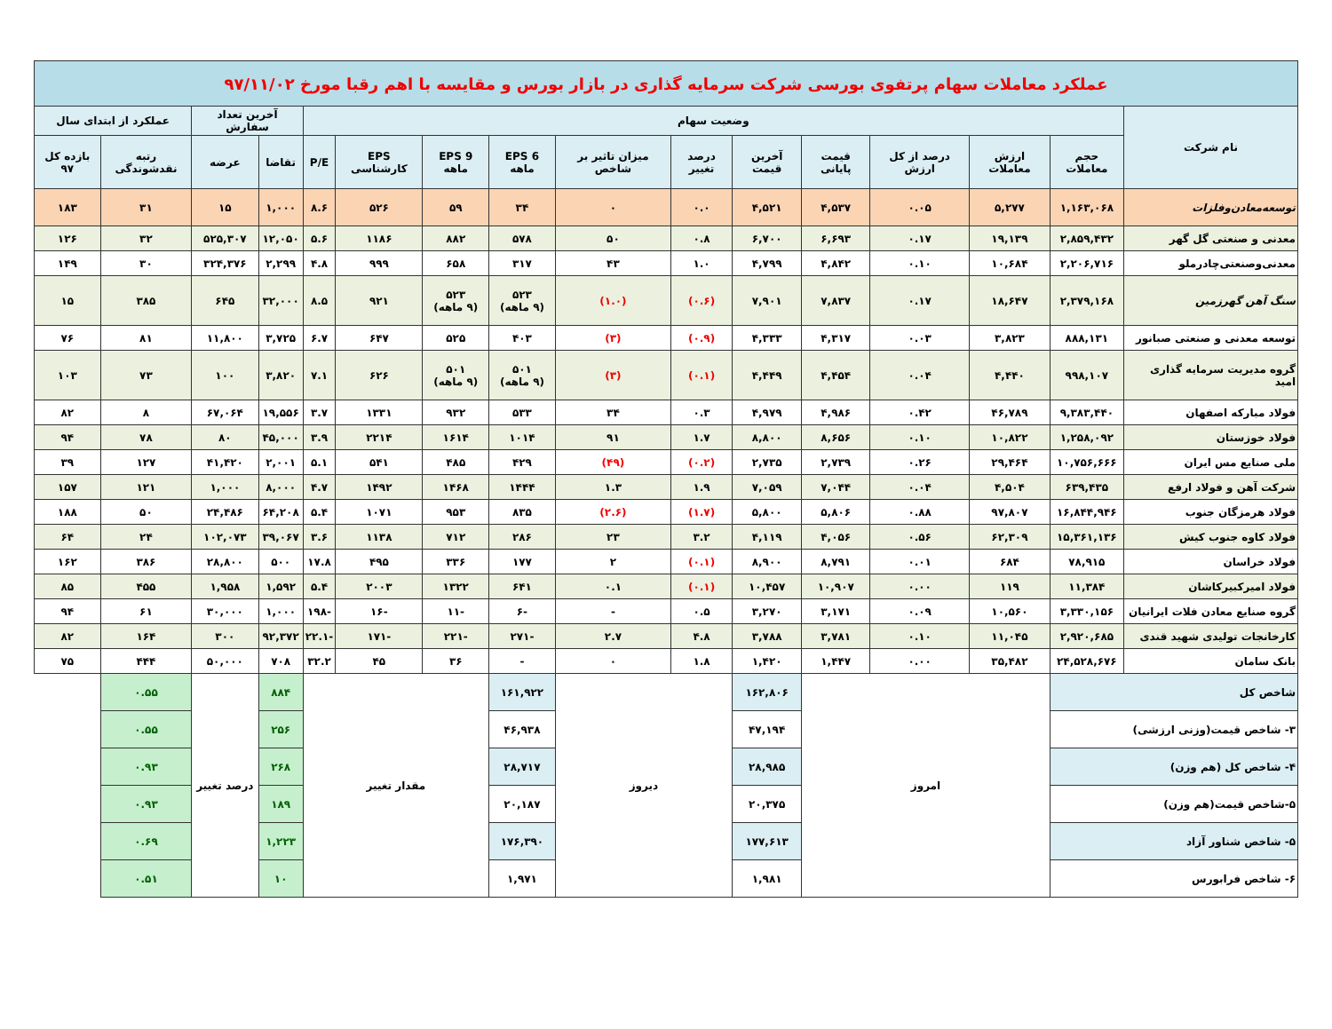| عملکرد معاملات سهام پرتفوی بورسی شرکت سرمایه گذاری در بازار بورس و مقایسه با اهم رقبا مورخ ۹۷/۱۱/۰۲ | | | | | | | | | | | | | | | |
| نام شرکت | وضعیت سهام | | | | | | | | | | | آخرین تعداد سفارش | | عملکرد از ابتدای سال | |
| | حجم معاملات | ارزش معاملات | درصد از کل ارزش | قیمت پایانی | آخرین قیمت | درصد تغییر | میزان تاثیر بر شاخص | EPS 6 ماهه | EPS 9 ماهه | EPS کارشناسی | P/E | تقاضا | عرضه | رتبه نقدشوندگی | بازده کل ۹۷ |
| توسعه‌معادن‌وفلزات | ۱,۱۶۳,۰۶۸ | ۵,۲۷۷ | ۰.۰۵ | ۴,۵۳۷ | ۴,۵۲۱ | ۰.۰ | ۰ | ۳۴ | ۵۹ | ۵۲۶ | ۸.۶ | ۱,۰۰۰ | ۱۵ | ۳۱ | ۱۸۳ |
| معدنی و صنعتی گل گهر | ۲,۸۵۹,۴۳۲ | ۱۹,۱۳۹ | ۰.۱۷ | ۶,۶۹۳ | ۶,۷۰۰ | ۰.۸ | ۵۰ | ۵۷۸ | ۸۸۲ | ۱۱۸۶ | ۵.۶ | ۱۲,۰۵۰ | ۵۲۵,۳۰۷ | ۳۲ | ۱۲۶ |
| معدنی‌وصنعتی‌چادرملو | ۲,۲۰۶,۷۱۶ | ۱۰,۶۸۴ | ۰.۱۰ | ۴,۸۴۲ | ۴,۷۹۹ | ۱.۰ | ۴۳ | ۳۱۷ | ۶۵۸ | ۹۹۹ | ۴.۸ | ۲,۲۹۹ | ۳۲۴,۳۷۶ | ۳۰ | ۱۴۹ |
| سنگ آهن گهرزمین | ۲,۳۷۹,۱۶۸ | ۱۸,۶۴۷ | ۰.۱۷ | ۷,۸۳۷ | ۷,۹۰۱ | (۰.۶) | (۱.۰) | ۵۲۳ (۹ ماهه) | ۵۲۳ (۹ ماهه) | ۹۲۱ | ۸.۵ | ۳۲,۰۰۰ | ۶۴۵ | ۳۸۵ | ۱۵ |
| توسعه معدنی و صنعتی صبانور | ۸۸۸,۱۳۱ | ۳,۸۲۳ | ۰.۰۳ | ۴,۳۱۷ | ۴,۳۳۳ | (۰.۹) | (۳) | ۴۰۳ | ۵۲۵ | ۶۴۷ | ۶.۷ | ۳,۷۲۵ | ۱۱,۸۰۰ | ۸۱ | ۷۶ |
| گروه مدیریت سرمایه گذاری امید | ۹۹۸,۱۰۷ | ۴,۴۴۰ | ۰.۰۴ | ۴,۴۵۴ | ۴,۴۴۹ | (۰.۱) | (۳) | ۵۰۱ (۹ ماهه) | ۵۰۱ (۹ ماهه) | ۶۲۶ | ۷.۱ | ۳,۸۲۰ | ۱۰۰ | ۷۳ | ۱۰۳ |
| فولاد مبارکه اصفهان | ۹,۳۸۳,۴۴۰ | ۴۶,۷۸۹ | ۰.۴۲ | ۴,۹۸۶ | ۴,۹۷۹ | ۰.۳ | ۳۴ | ۵۳۳ | ۹۳۲ | ۱۳۳۱ | ۳.۷ | ۱۹,۵۵۶ | ۶۷,۰۶۴ | ۸ | ۸۲ |
| فولاد خوزستان | ۱,۲۵۸,۰۹۲ | ۱۰,۸۲۲ | ۰.۱۰ | ۸,۶۵۶ | ۸,۸۰۰ | ۱.۷ | ۹۱ | ۱۰۱۴ | ۱۶۱۴ | ۲۲۱۴ | ۳.۹ | ۴۵,۰۰۰ | ۸۰ | ۷۸ | ۹۴ |
| ملی صنایع مس ایران | ۱۰,۷۵۶,۶۶۶ | ۲۹,۴۶۴ | ۰.۲۶ | ۲,۷۳۹ | ۲,۷۳۵ | (۰.۲) | (۴۹) | ۴۲۹ | ۴۸۵ | ۵۴۱ | ۵.۱ | ۲,۰۰۱ | ۴۱,۴۲۰ | ۱۲۷ | ۳۹ |
| شرکت آهن و فولاد ارفع | ۶۳۹,۴۳۵ | ۴,۵۰۴ | ۰.۰۴ | ۷,۰۴۴ | ۷,۰۵۹ | ۱.۹ | ۱.۳ | ۱۴۴۴ | ۱۴۶۸ | ۱۴۹۲ | ۴.۷ | ۸,۰۰۰ | ۱,۰۰۰ | ۱۲۱ | ۱۵۷ |
| فولاد هرمزگان جنوب | ۱۶,۸۴۴,۹۴۶ | ۹۷,۸۰۷ | ۰.۸۸ | ۵,۸۰۶ | ۵,۸۰۰ | (۱.۷) | (۲.۶) | ۸۳۵ | ۹۵۳ | ۱۰۷۱ | ۵.۴ | ۶۴,۲۰۸ | ۲۴,۴۸۶ | ۵۰ | ۱۸۸ |
| فولاد کاوه جنوب کیش | ۱۵,۳۶۱,۱۳۶ | ۶۲,۳۰۹ | ۰.۵۶ | ۴,۰۵۶ | ۴,۱۱۹ | ۳.۲ | ۲۳ | ۲۸۶ | ۷۱۲ | ۱۱۳۸ | ۳.۶ | ۳۹,۰۶۷ | ۱۰۲,۰۷۳ | ۲۴ | ۶۴ |
| فولاد خراسان | ۷۸,۹۱۵ | ۶۸۴ | ۰.۰۱ | ۸,۷۹۱ | ۸,۹۰۰ | (۰.۱) | ۲ | ۱۷۷ | ۳۳۶ | ۴۹۵ | ۱۷.۸ | ۵۰۰ | ۲۸,۸۰۰ | ۳۸۶ | ۱۶۲ |
| فولاد امیرکبیرکاشان | ۱۱,۳۸۴ | ۱۱۹ | ۰.۰۰ | ۱۰,۹۰۷ | ۱۰,۴۵۷ | (۰.۱) | ۰.۱ | ۶۴۱ | ۱۳۲۲ | ۲۰۰۳ | ۵.۴ | ۱,۵۹۲ | ۱,۹۵۸ | ۴۵۵ | ۸۵ |
| گروه صنایع معادن فلات ایرانیان | ۳,۳۳۰,۱۵۶ | ۱۰,۵۶۰ | ۰.۰۹ | ۳,۱۷۱ | ۳,۲۷۰ | ۰.۵ | - | -۶ | -۱۱ | -۱۶ | -۱۹۸ | ۱,۰۰۰ | ۳۰,۰۰۰ | ۶۱ | ۹۴ |
| کارخانجات تولیدی شهید قندی | ۲,۹۲۰,۶۸۵ | ۱۱,۰۴۵ | ۰.۱۰ | ۳,۷۸۱ | ۳,۷۸۸ | ۴.۸ | ۲.۷ | -۲۷۱ | -۲۲۱ | -۱۷۱ | -۲۲.۱ | ۹۲,۳۷۲ | ۳۰۰ | ۱۶۴ | ۸۲ |
| بانک سامان | ۲۴,۵۲۸,۶۷۶ | ۳۵,۴۸۲ | ۰.۰۰ | ۱,۴۴۷ | ۱,۴۲۰ | ۱.۸ | ۰ | - | ۳۶ | ۴۵ | ۳۲.۲ | ۷۰۸ | ۵۰,۰۰۰ | ۴۴۴ | ۷۵ |
| شاخص کل | | امروز | | | ۱۶۲,۸۰۶ | دیروز | | ۱۶۱,۹۲۲ | مقدار تغییر | | | ۸۸۴ | درصد تغییر | ۰.۵۵ | |
| ۳- شاخص قیمت(وزنی ارزشی) | | | | | ۴۷,۱۹۴ | | | ۴۶,۹۳۸ | | | | ۲۵۶ | | ۰.۵۵ | |
| ۴- شاخص کل (هم وزن) | | | | | ۲۸,۹۸۵ | | | ۲۸,۷۱۷ | | | | ۲۶۸ | | ۰.۹۳ | |
| ۵-شاخص قیمت(هم وزن) | | | | | ۲۰,۳۷۵ | | | ۲۰,۱۸۷ | | | | ۱۸۹ | | ۰.۹۳ | |
| ۵- شاخص شناور آزاد | | | | | ۱۷۷,۶۱۳ | | | ۱۷۶,۳۹۰ | | | | ۱,۲۲۳ | | ۰.۶۹ | |
| ۶- شاخص فرابورس | | | | | ۱,۹۸۱ | | | ۱,۹۷۱ | | | | ۱۰ | | ۰.۵۱ | |